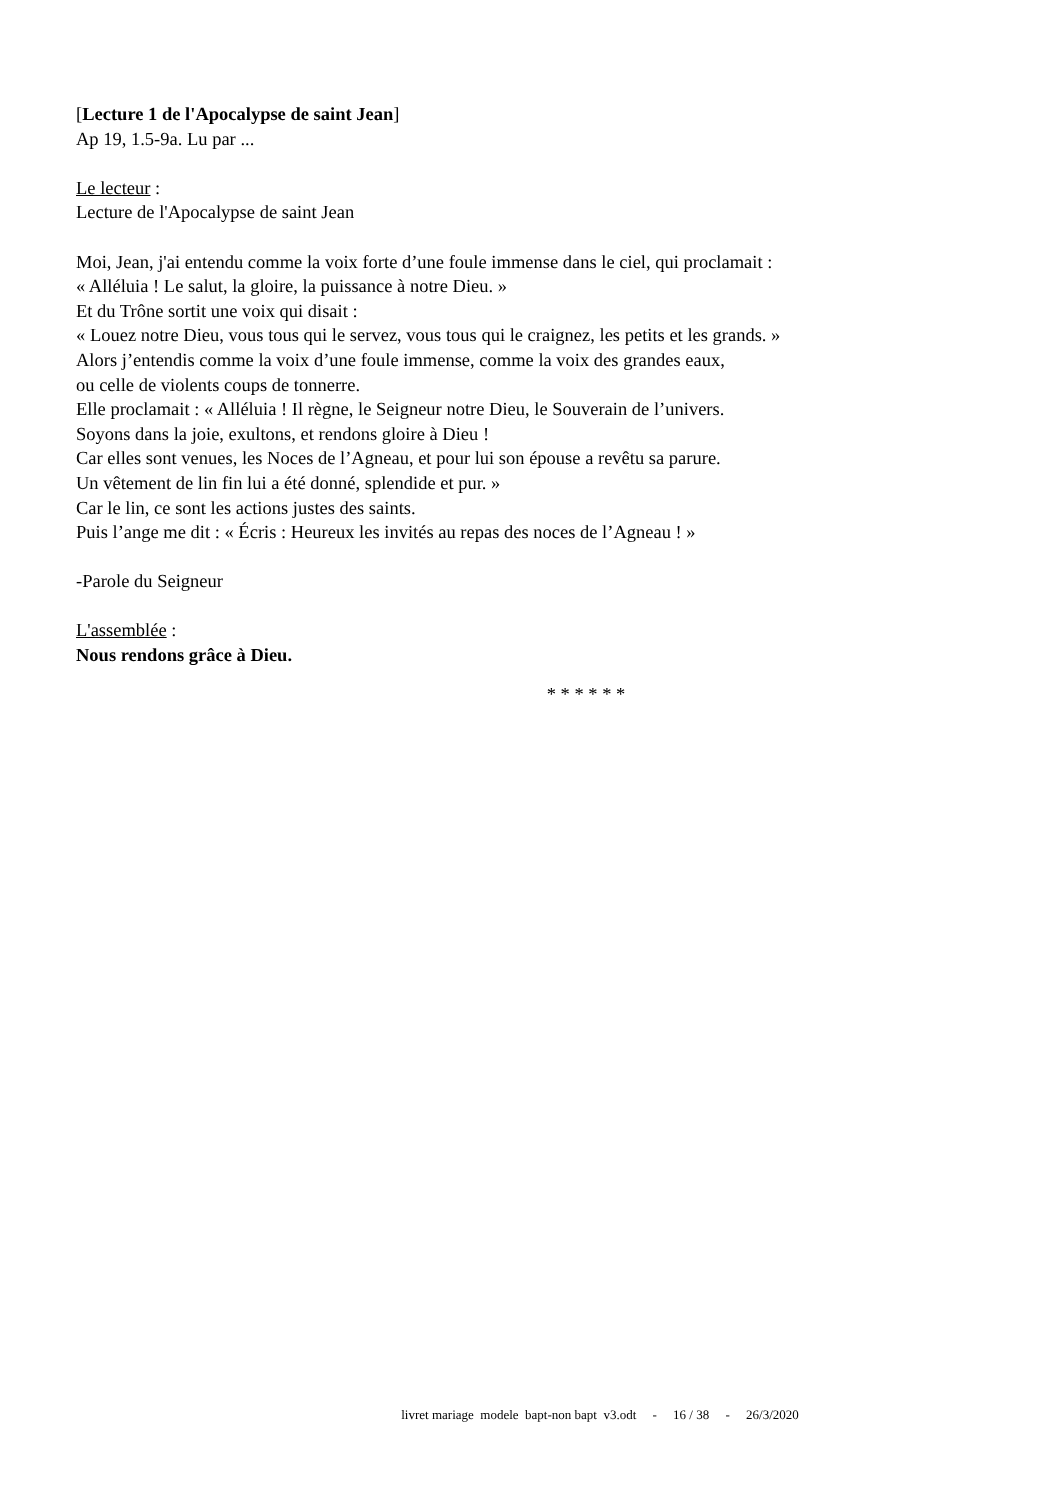[Lecture 1 de l'Apocalypse de saint Jean]
Ap 19, 1.5-9a. Lu par ...
Le lecteur :
Lecture de l'Apocalypse de saint Jean
Moi, Jean, j'ai entendu comme la voix forte d’une foule immense dans le ciel, qui proclamait :
« Alléluia ! Le salut, la gloire, la puissance à notre Dieu. »
Et du Trône sortit une voix qui disait :
« Louez notre Dieu, vous tous qui le servez, vous tous qui le craignez, les petits et les grands. »
Alors j’entendis comme la voix d’une foule immense, comme la voix des grandes eaux,
ou celle de violents coups de tonnerre.
Elle proclamait : « Alléluia ! Il règne, le Seigneur notre Dieu, le Souverain de l’univers.
Soyons dans la joie, exultons, et rendons gloire à Dieu !
Car elles sont venues, les Noces de l’Agneau, et pour lui son épouse a revêtu sa parure.
Un vêtement de lin fin lui a été donné, splendide et pur. »
Car le lin, ce sont les actions justes des saints.
Puis l’ange me dit : « Écris : Heureux les invités au repas des noces de l’Agneau ! »
-Parole du Seigneur
L'assemblée :
Nous rendons grâce à Dieu.
* * * * * *
livret mariage modele bapt-non bapt v3.odt - 16 / 38 - 26/3/2020